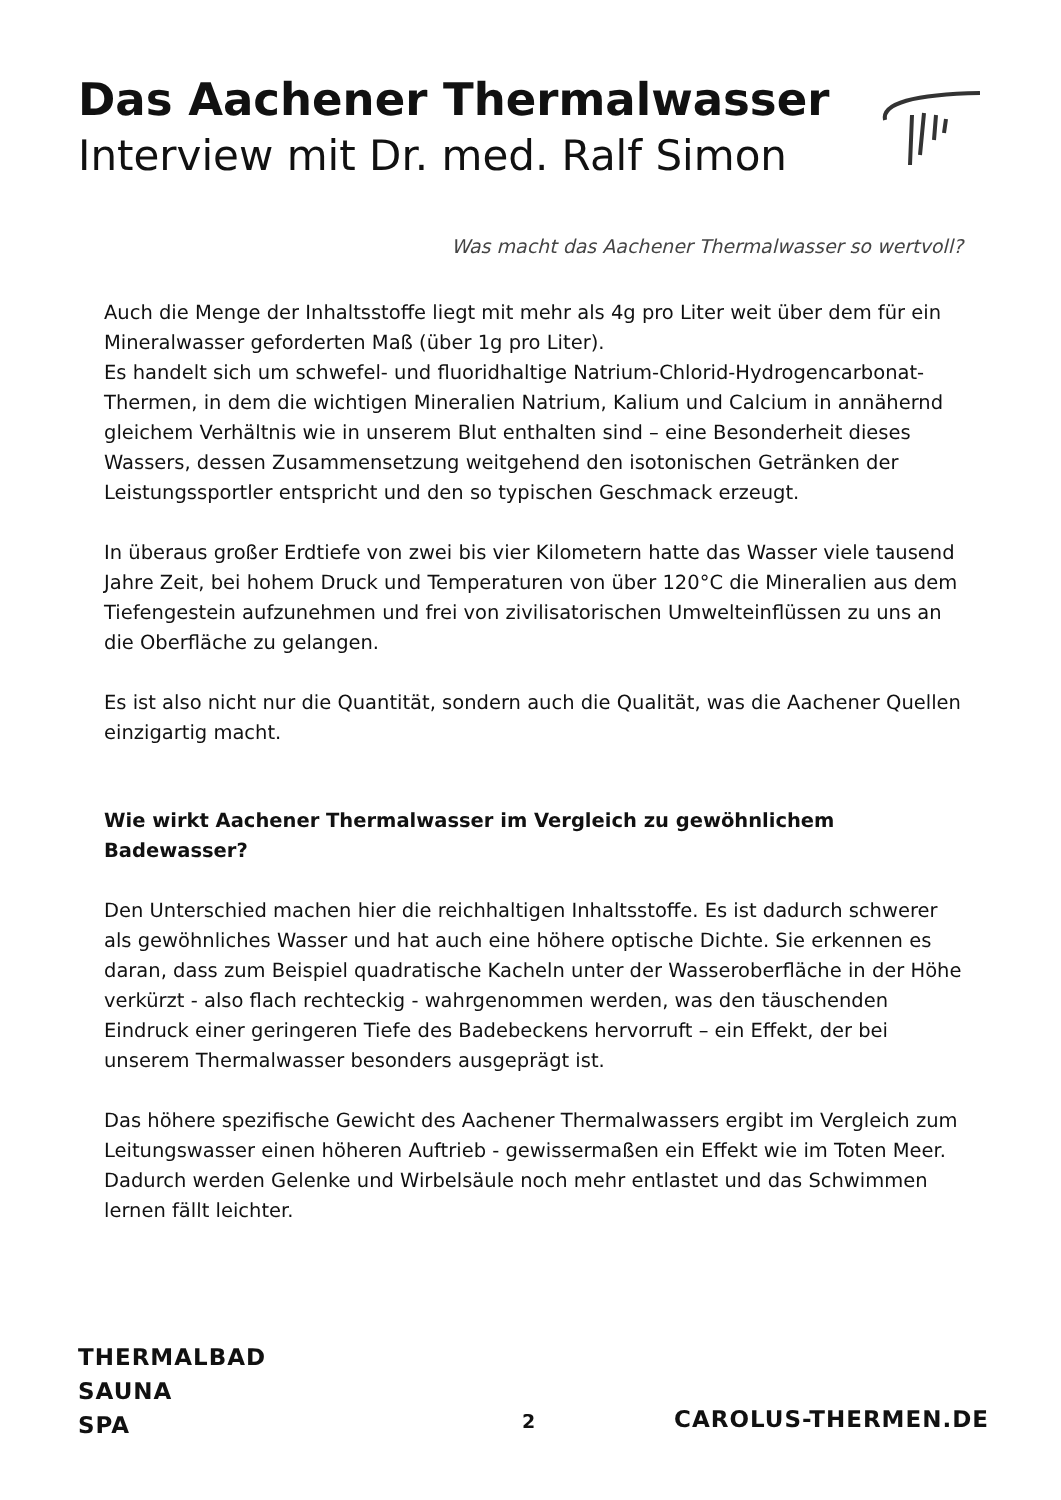Das Aachener Thermalwasser
Interview mit Dr. med. Ralf Simon
Was macht das Aachener Thermalwasser so wertvoll?
Auch die Menge der Inhaltsstoffe liegt mit mehr als 4g pro Liter weit über dem für ein Mineralwasser geforderten Maß (über 1g pro Liter).
Es handelt sich um schwefel- und fluoridhaltige Natrium-Chlorid-Hydrogencarbonat-Thermen, in dem die wichtigen Mineralien Natrium, Kalium und Calcium in annähernd gleichem Verhältnis wie in unserem Blut enthalten sind – eine Besonderheit dieses Wassers, dessen Zusammensetzung weitgehend den isotonischen Getränken der Leistungssportler entspricht und den so typischen Geschmack erzeugt.
In überaus großer Erdtiefe von zwei bis vier Kilometern hatte das Wasser viele tausend Jahre Zeit, bei hohem Druck und Temperaturen von über 120°C die Mineralien aus dem Tiefengestein aufzunehmen und frei von zivilisatorischen Umwelteinflüssen zu uns an die Oberfläche zu gelangen.
Es ist also nicht nur die Quantität, sondern auch die Qualität, was die Aachener Quellen einzigartig macht.
Wie wirkt Aachener Thermalwasser im Vergleich zu gewöhnlichem Badewasser?
Den Unterschied machen hier die reichhaltigen Inhaltsstoffe. Es ist dadurch schwerer als gewöhnliches Wasser und hat auch eine höhere optische Dichte. Sie erkennen es daran, dass zum Beispiel quadratische Kacheln unter der Wasseroberfläche in der Höhe verkürzt - also flach rechteckig - wahrgenommen werden, was den täuschenden Eindruck einer geringeren Tiefe des Badebeckens hervorruft – ein Effekt, der bei unserem Thermalwasser besonders ausgeprägt ist.
Das höhere spezifische Gewicht des Aachener Thermalwassers ergibt im Vergleich zum Leitungswasser einen höheren Auftrieb - gewissermaßen ein Effekt wie im Toten Meer. Dadurch werden Gelenke und Wirbelsäule noch mehr entlastet und das Schwimmen lernen fällt leichter.
THERMALBAD
SAUNA
SPA
2 CAROLUS-THERMEN.DE